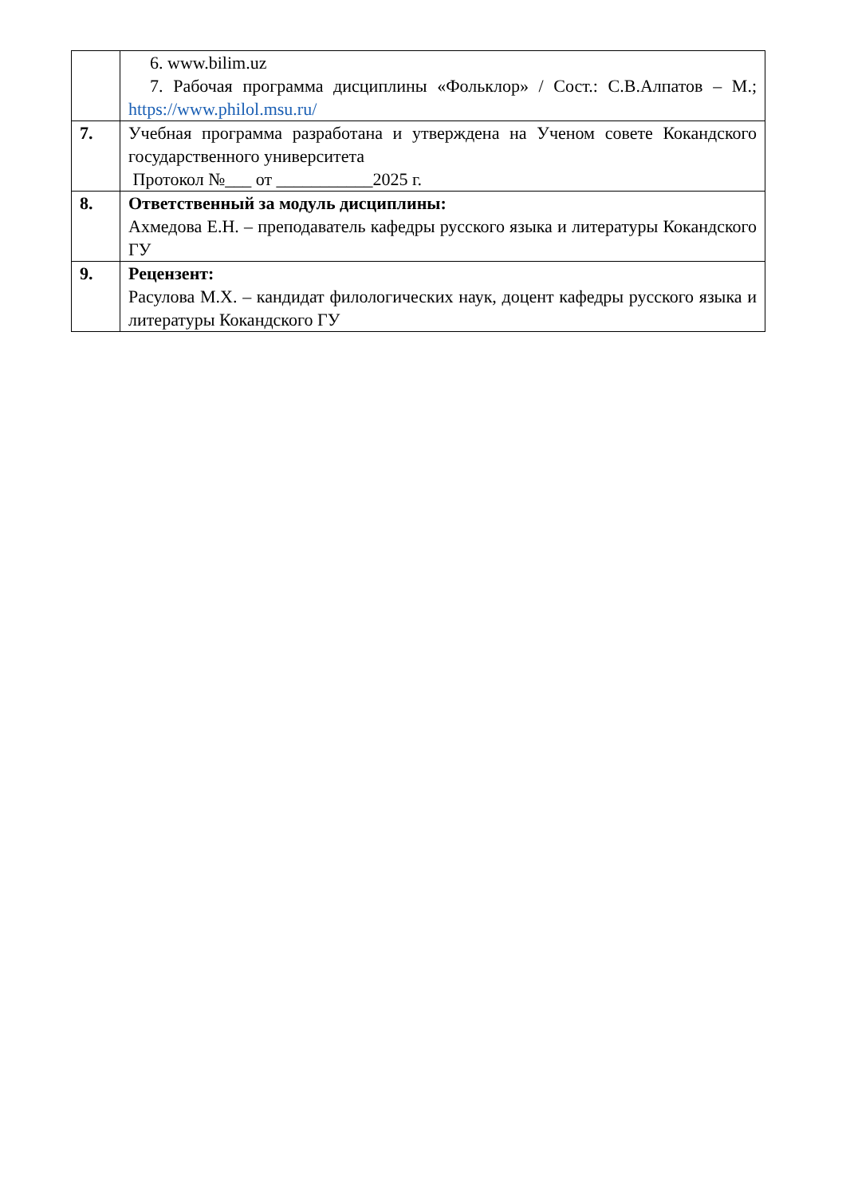| | 6. www.bilim.uz 7. Рабочая программа дисциплины «Фольклор» / Сост.: С.В.Алпатов – М.; https://www.philol.msu.ru/ |
| 7. | Учебная программа разработана и утверждена на Ученом совете Кокандского государственного университета Протокол №___ от ___________2025 г. |
| 8. | Ответственный за модуль дисциплины: Ахмедова Е.Н. – преподаватель кафедры русского языка и литературы Кокандского ГУ |
| 9. | Рецензент: Расулова М.Х. – кандидат филологических наук, доцент кафедры русского языка и литературы Кокандского ГУ |